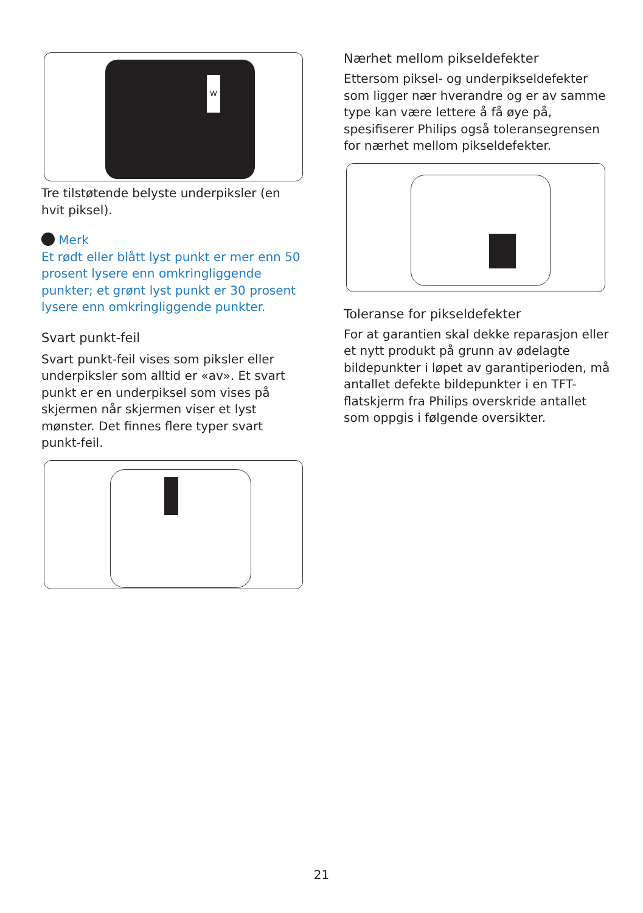W
Tre tilstøtende belyste underpiksler (en hvit piksel).
Merk
Et rødt eller blått lyst punkt er mer enn 50 prosent lysere enn omkringliggende punkter; et grønt lyst punkt er 30 prosent lysere enn omkringliggende punkter.
Svart punkt-feil
Svart punkt-feil vises som piksler eller underpiksler som alltid er «av». Et svart punkt er en underpiksel som vises på skjermen når skjermen viser et lyst mønster. Det finnes flere typer svart punkt-feil.
Nærhet mellom pikseldefekter
Ettersom piksel- og underpikseldefekter som ligger nær hverandre og er av samme type kan være lettere å få øye på, spesifiserer Philips også toleransegrensen for nærhet mellom pikseldefekter.
Toleranse for pikseldefekter
For at garantien skal dekke reparasjon eller et nytt produkt på grunn av ødelagte bildepunkter i løpet av garantiperioden, må antallet defekte bildepunkter i en TFT-flatskjerm fra Philips overskride antallet som oppgis i følgende oversikter.
21